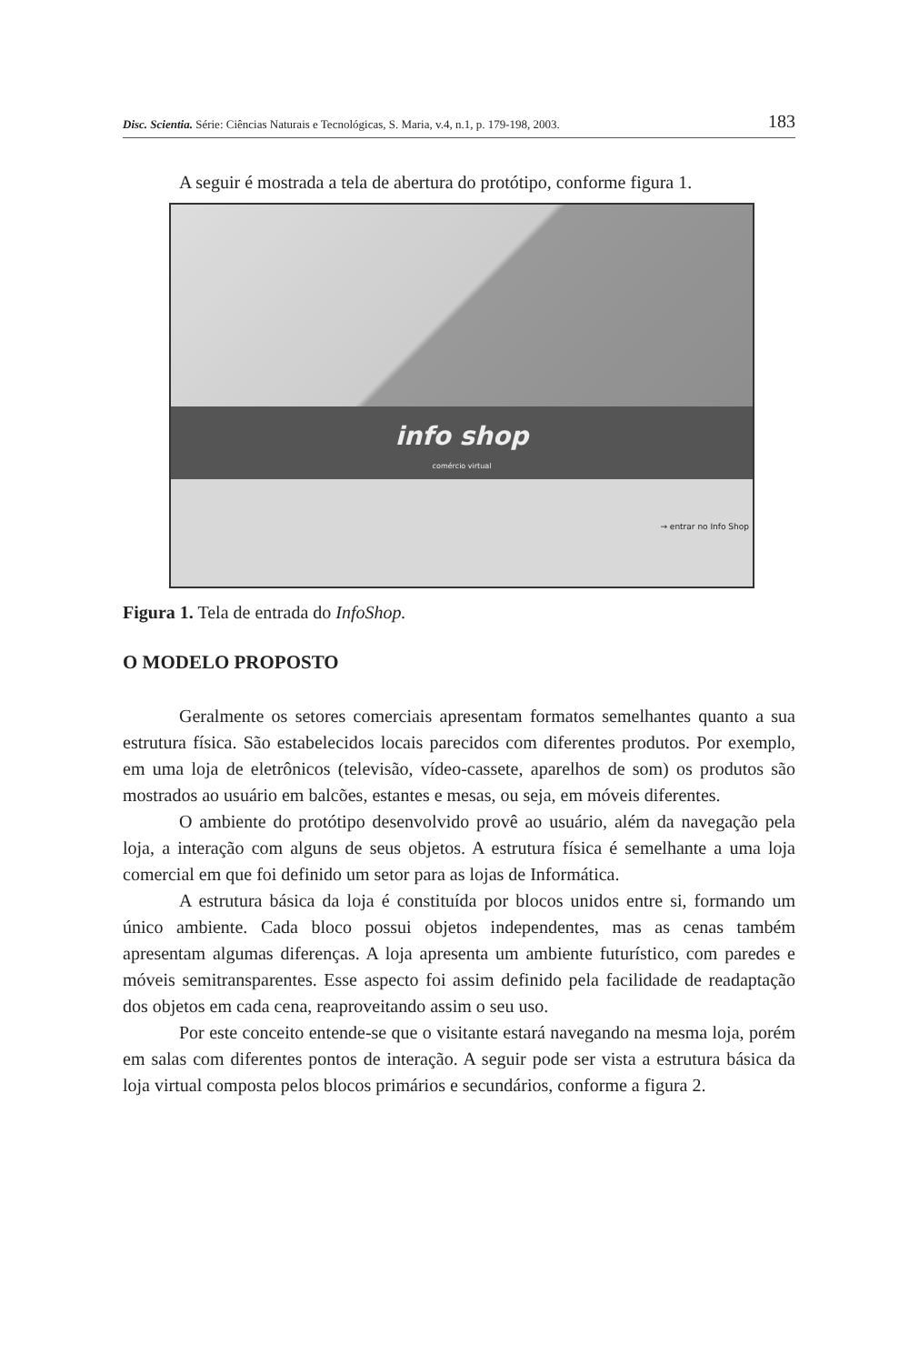Disc. Scientia. Série: Ciências Naturais e Tecnológicas, S. Maria, v.4, n.1, p. 179-198, 2003. 183
A seguir é mostrada a tela de abertura do protótipo, conforme figura 1.
info shop
comércio virtual
→ entrar no Info Shop
Figura 1. Tela de entrada do InfoShop.
O MODELO PROPOSTO
Geralmente os setores comerciais apresentam formatos semelhantes quanto a sua estrutura física. São estabelecidos locais parecidos com diferentes produtos. Por exemplo, em uma loja de eletrônicos (televisão, vídeo-cassete, aparelhos de som) os produtos são mostrados ao usuário em balcões, estantes e mesas, ou seja, em móveis diferentes.
O ambiente do protótipo desenvolvido provê ao usuário, além da navegação pela loja, a interação com alguns de seus objetos. A estrutura física é semelhante a uma loja comercial em que foi definido um setor para as lojas de Informática.
A estrutura básica da loja é constituída por blocos unidos entre si, formando um único ambiente. Cada bloco possui objetos independentes, mas as cenas também apresentam algumas diferenças. A loja apresenta um ambiente futurístico, com paredes e móveis semitransparentes. Esse aspecto foi assim definido pela facilidade de readaptação dos objetos em cada cena, reaproveitando assim o seu uso.
Por este conceito entende-se que o visitante estará navegando na mesma loja, porém em salas com diferentes pontos de interação. A seguir pode ser vista a estrutura básica da loja virtual composta pelos blocos primários e secundários, conforme a figura 2.